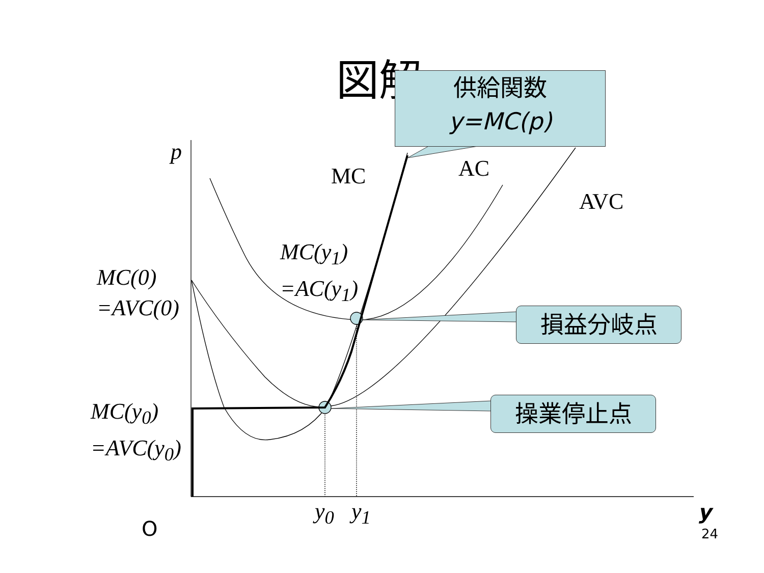図解
供給関数
y=MC(p)
損益分岐点
操業停止点
p
MC AC
AVC
MC(y<sub>1</sub>)
=AC(y<sub>1</sub>)
MC(0)
=AVC(0)
MC(y<sub>0</sub>)
=AVC(y<sub>0</sub>)
y<sub>0</sub> y<sub>1</sub> y
O 24